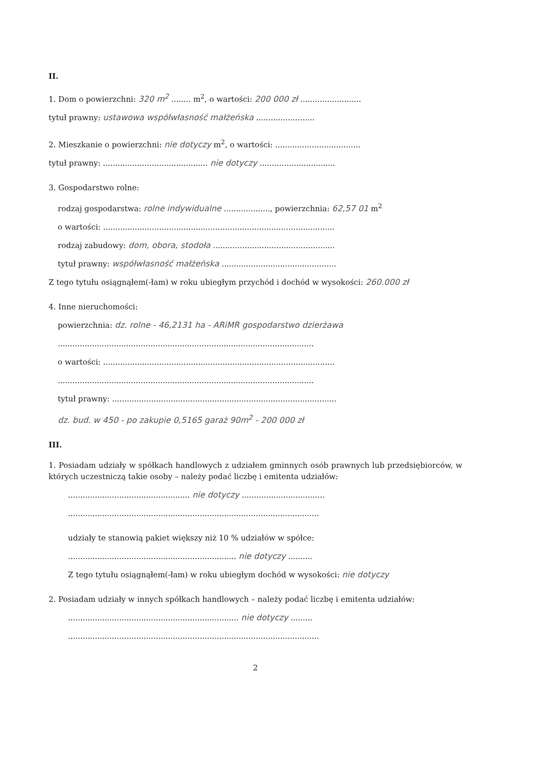II.
1. Dom o powierzchni: 320 m<sup>2</sup> ........ m<sup>2</sup>, o wartości: 200 000 zł .........................
tytuł prawny: ustawowa współwłasność małżeńska ........................
2. Mieszkanie o powierzchni: nie dotyczy m<sup>2</sup>, o wartości: ...................................
tytuł prawny: ........................................... nie dotyczy ...............................
3. Gospodarstwo rolne:
rodzaj gospodarstwa: rolne indywidualne ..................., powierzchnia: 62,57 01 m<sup>2</sup>
o wartości: ...............................................................................................
rodzaj zabudowy: dom, obora, stodoła ..................................................
tytuł prawny: współwłasność małżeńska ...............................................
Z tego tytułu osiągnąłem(-łam) w roku ubiegłym przychód i dochód w wysokości: 260.000 zł
4. Inne nieruchomości:
powierzchnia: dz. rolne - 46,2131 ha - ARiMR gospodarstwo dzierżawa
.........................................................................................................
o wartości: ...............................................................................................
.........................................................................................................
tytuł prawny: ............................................................................................
dz. bud. w 450 - po zakupie 0,5165 garaż 90m<sup>2</sup> - 200 000 zł
III.
1. Posiadam udziały w spółkach handlowych z udziałem gminnych osób prawnych lub przedsiębiorców, w których uczestniczą takie osoby – należy podać liczbę i emitenta udziałów:
.................................................. nie dotyczy ..................................
.......................................................................................................
udziały te stanowią pakiet większy niż 10 % udziałów w spółce:
..................................................................... nie dotyczy ..........
Z tego tytułu osiągnąłem(-łam) w roku ubiegłym dochód w wysokości: nie dotyczy
2. Posiadam udziały w innych spółkach handlowych – należy podać liczbę i emitenta udziałów:
...................................................................... nie dotyczy .........
.......................................................................................................
2